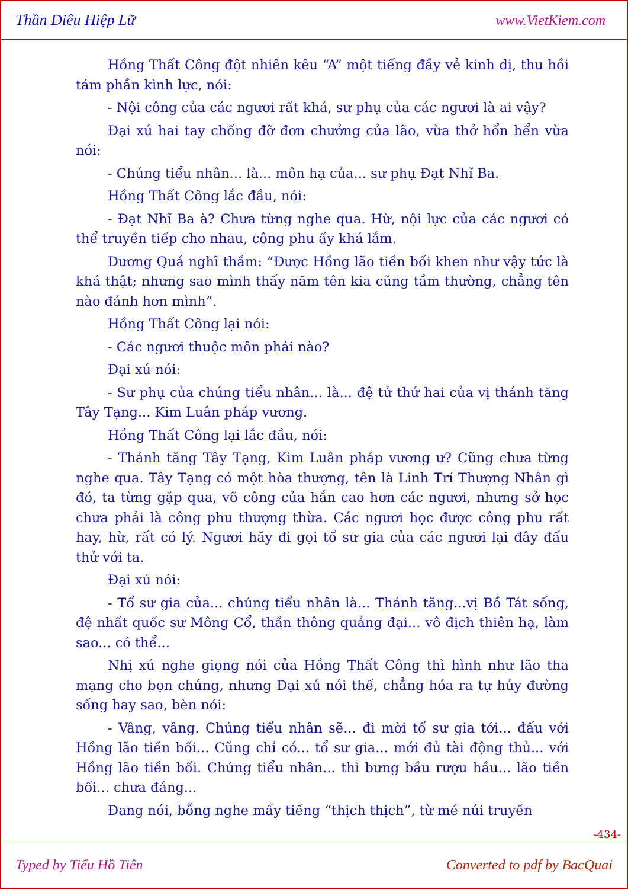Thần Điêu Hiệp Lữ www.VietKiem.com
Hồng Thất Công đột nhiên kêu “A” một tiếng đầy vẻ kinh dị, thu hồi tám phần kình lực, nói:
- Nội công của các ngươi rất khá, sư phụ của các ngươi là ai vậy?
Đại xú hai tay chống đỡ đơn chưởng của lão, vừa thở hổn hển vừa nói:
- Chúng tiểu nhân... là... môn hạ của... sư phụ Đạt Nhĩ Ba.
Hồng Thất Công lắc đầu, nói:
- Đạt Nhĩ Ba à? Chưa từng nghe qua. Hừ, nội lực của các ngươi có thể truyền tiếp cho nhau, công phu ấy khá lắm.
Dương Quá nghĩ thầm: “Được Hồng lão tiền bối khen như vậy tức là khá thật; nhưng sao mình thấy năm tên kia cũng tầm thường, chẳng tên nào đánh hơn mình”.
Hồng Thất Công lại nói:
- Các ngươi thuộc môn phái nào?
Đại xú nói:
- Sư phụ của chúng tiểu nhân... là... đệ tử thứ hai của vị thánh tăng Tây Tạng... Kim Luân pháp vương.
Hồng Thất Công lại lắc đầu, nói:
- Thánh tăng Tây Tạng, Kim Luân pháp vương ư? Cũng chưa từng nghe qua. Tây Tạng có một hòa thượng, tên là Linh Trí Thượng Nhân gì đó, ta từng gặp qua, võ công của hắn cao hơn các ngươi, nhưng sở học chưa phải là công phu thượng thừa. Các ngươi học được công phu rất hay, hừ, rất có lý. Ngươi hãy đi gọi tổ sư gia của các ngươi lại đây đấu thử với ta.
Đại xú nói:
- Tổ sư gia của... chúng tiểu nhân là... Thánh tăng...vị Bồ Tát sống, đệ nhất quốc sư Mông Cổ, thần thông quảng đại... vô địch thiên hạ, làm sao... có thể...
Nhị xú nghe giọng nói của Hồng Thất Công thì hình như lão tha mạng cho bọn chúng, nhưng Đại xú nói thế, chẳng hóa ra tự hủy đường sống hay sao, bèn nói:
- Vâng, vâng. Chúng tiểu nhân sẽ... đi mời tổ sư gia tới... đấu với Hồng lão tiền bối... Cũng chỉ có... tổ sư gia... mới đủ tài động thủ... với Hồng lão tiền bối. Chúng tiểu nhân... thì bưng bầu rượu hầu... lão tiền bối... chưa đáng...
Đang nói, bỗng nghe mấy tiếng “thịch thịch”, từ mé núi truyền
-434-
Typed by Tiểu Hồ Tiên Converted to pdf by BacQuai